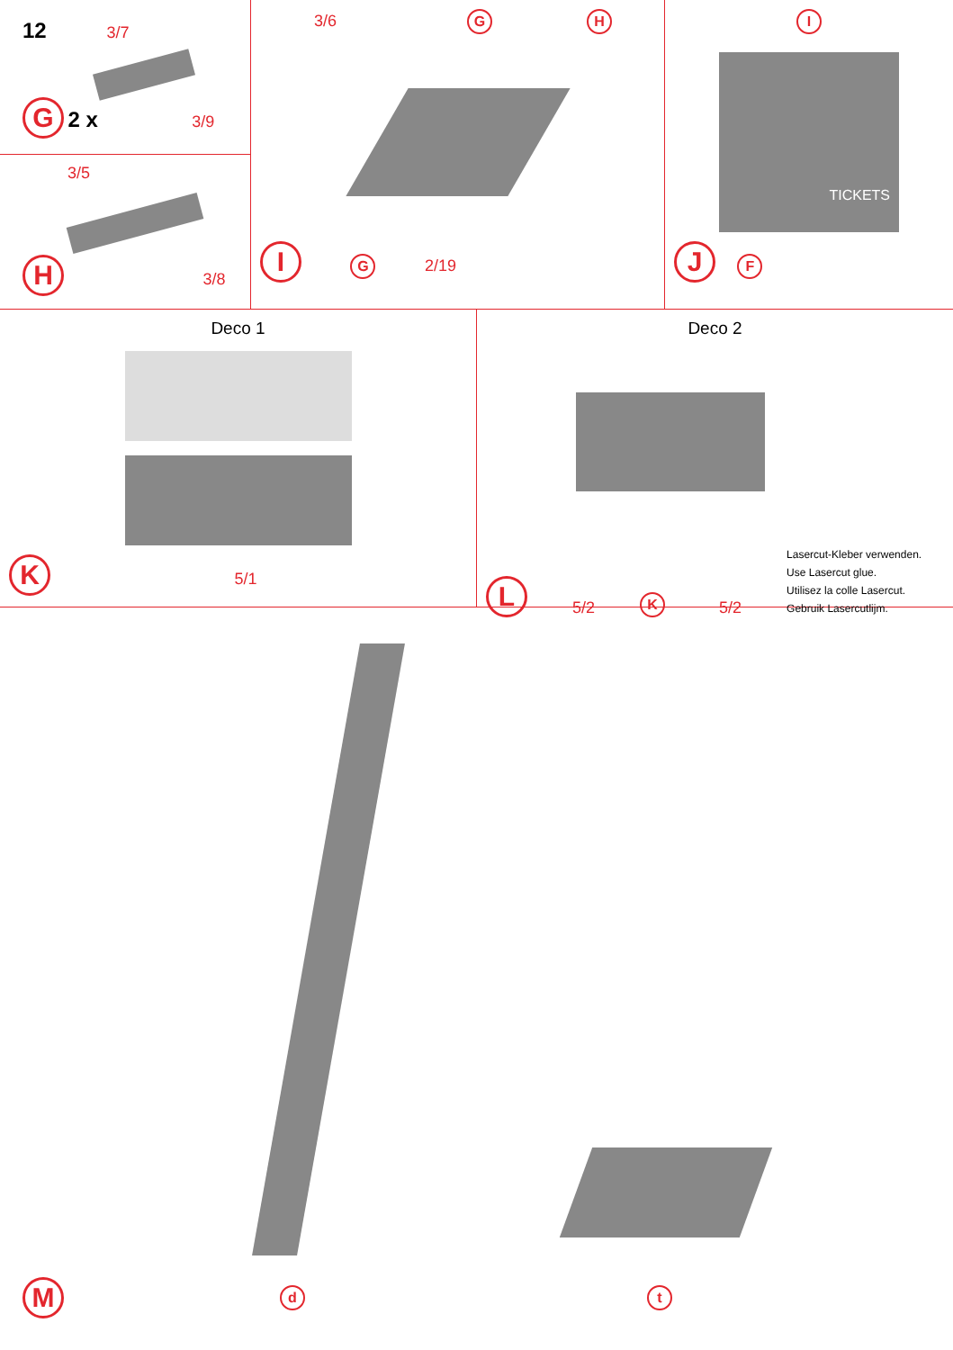12 3/7
G 2 x 3/9
3/5
H 3/8
3/6 G H
I G 2/19
I
TICKETS
J F
Deco 1
K 5/1
Deco 2
L 5/2 K 5/2
Lasercut-Kleber verwenden.
Use Lasercut glue.
Utilisez la colle Lasercut.
Gebruik Lasercutlijm.
Md t